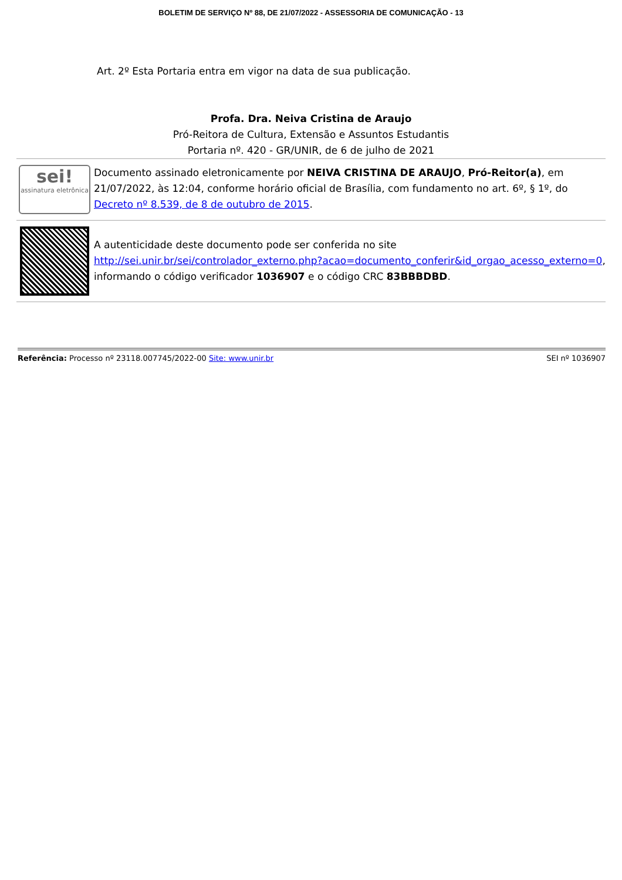BOLETIM DE SERVIÇO Nº 88, DE 21/07/2022 - ASSESSORIA DE COMUNICAÇÃO - 13
Art. 2º Esta Portaria entra em vigor na data de sua publicação.
Profa. Dra. Neiva Cristina de Araujo
Pró-Reitora de Cultura, Extensão e Assuntos Estudantis
Portaria nº. 420 - GR/UNIR, de 6 de julho de 2021
sei!
assinatura eletrônica
Documento assinado eletronicamente por NEIVA CRISTINA DE ARAUJO, Pró-Reitor(a), em 21/07/2022, às 12:04, conforme horário oficial de Brasília, com fundamento no art. 6º, § 1º, do Decreto nº 8.539, de 8 de outubro de 2015.
A autenticidade deste documento pode ser conferida no site http://sei.unir.br/sei/controlador_externo.php?acao=documento_conferir&id_orgao_acesso_externo=0, informando o código verificador 1036907 e o código CRC 83BBBDBD.
Referência: Processo nº 23118.007745/2022-00 Site: www.unir.br SEI nº 1036907